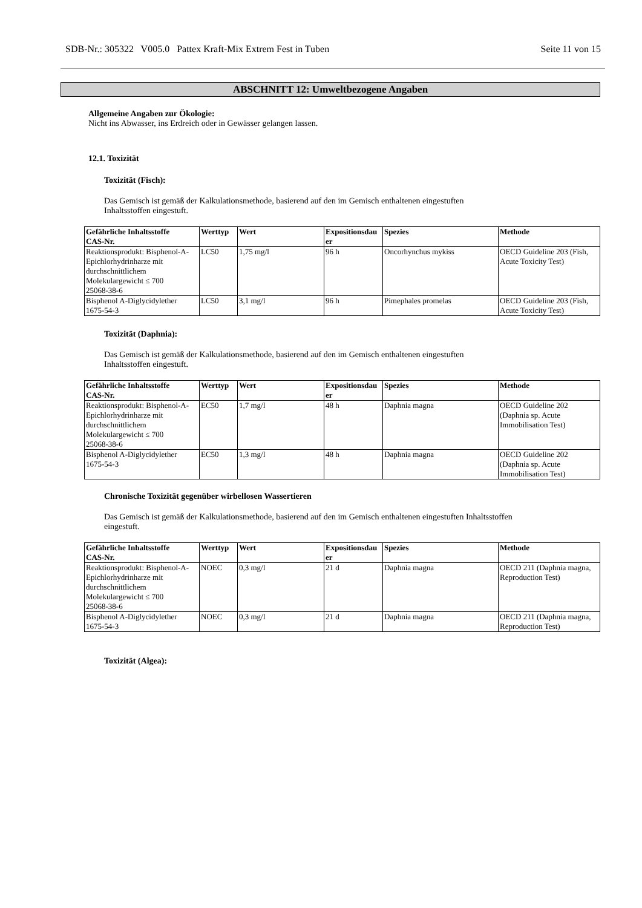SDB-Nr.: 305322 V005.0 Pattex Kraft-Mix Extrem Fest in Tuben Seite 11 von 15
ABSCHNITT 12: Umweltbezogene Angaben
Allgemeine Angaben zur Ökologie:
Nicht ins Abwasser, ins Erdreich oder in Gewässer gelangen lassen.
12.1. Toxizität
Toxizität (Fisch):
Das Gemisch ist gemäß der Kalkulationsmethode, basierend auf den im Gemisch enthaltenen eingestuften
Inhaltsstoffen eingestuft.
| Gefährliche Inhaltsstoffe CAS-Nr. | Werttyp | Wert | Expositionsdau er | Spezies | Methode |
| --- | --- | --- | --- | --- | --- |
| Reaktionsprodukt: Bisphenol-A-Epichlorhydrinharze mit durchschnittlichem Molekulargewicht ≤ 700 25068-38-6 | LC50 | 1,75 mg/l | 96 h | Oncorhynchus mykiss | OECD Guideline 203 (Fish, Acute Toxicity Test) |
| Bisphenol A-Diglycidylether 1675-54-3 | LC50 | 3,1 mg/l | 96 h | Pimephales promelas | OECD Guideline 203 (Fish, Acute Toxicity Test) |
Toxizität (Daphnia):
Das Gemisch ist gemäß der Kalkulationsmethode, basierend auf den im Gemisch enthaltenen eingestuften
Inhaltsstoffen eingestuft.
| Gefährliche Inhaltsstoffe CAS-Nr. | Werttyp | Wert | Expositionsdau er | Spezies | Methode |
| --- | --- | --- | --- | --- | --- |
| Reaktionsprodukt: Bisphenol-A-Epichlorhydrinharze mit durchschnittlichem Molekulargewicht ≤ 700 25068-38-6 | EC50 | 1,7 mg/l | 48 h | Daphnia magna | OECD Guideline 202 (Daphnia sp. Acute Immobilisation Test) |
| Bisphenol A-Diglycidylether 1675-54-3 | EC50 | 1,3 mg/l | 48 h | Daphnia magna | OECD Guideline 202 (Daphnia sp. Acute Immobilisation Test) |
Chronische Toxizität gegenüber wirbellosen Wassertieren
Das Gemisch ist gemäß der Kalkulationsmethode, basierend auf den im Gemisch enthaltenen eingestuften Inhaltsstoffen
eingestuft.
| Gefährliche Inhaltsstoffe CAS-Nr. | Werttyp | Wert | Expositionsdau er | Spezies | Methode |
| --- | --- | --- | --- | --- | --- |
| Reaktionsprodukt: Bisphenol-A-Epichlorhydrinharze mit durchschnittlichem Molekulargewicht ≤ 700 25068-38-6 | NOEC | 0,3 mg/l | 21 d | Daphnia magna | OECD 211 (Daphnia magna, Reproduction Test) |
| Bisphenol A-Diglycidylether 1675-54-3 | NOEC | 0,3 mg/l | 21 d | Daphnia magna | OECD 211 (Daphnia magna, Reproduction Test) |
Toxizität (Algea):